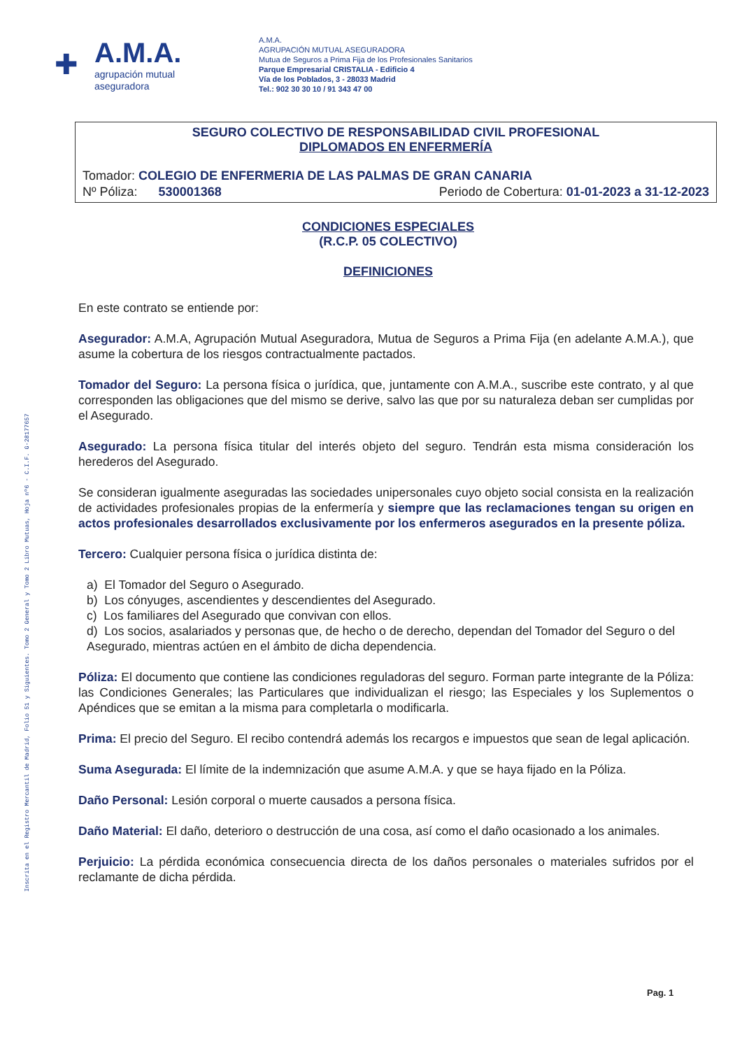Inscrita en el Registro Mercantil de Madrid, Folio 51 y Siguientes. Tomo 2 General y Tomo 2 Libro Mutuas, Hoja nº6 - C.I.F. G-28177657
✚
A.M.A.
agrupación mutual
aseguradora
A.M.A.
AGRUPACIÓN MUTUAL ASEGURADORA
Mutua de Seguros a Prima Fija de los Profesionales Sanitarios
Parque Empresarial CRISTALIA - Edificio 4
Vía de los Poblados, 3 - 28033 Madrid
Tel.: 902 30 30 10 / 91 343 47 00
SEGURO COLECTIVO DE RESPONSABILIDAD CIVIL PROFESIONAL
DIPLOMADOS EN ENFERMERÍA
Tomador: COLEGIO DE ENFERMERIA DE LAS PALMAS DE GRAN CANARIA
Nº Póliza: 530001368 Periodo de Cobertura: 01-01-2023 a 31-12-2023
CONDICIONES ESPECIALES
(R.C.P. 05 COLECTIVO)
DEFINICIONES
En este contrato se entiende por:
Asegurador: A.M.A, Agrupación Mutual Aseguradora, Mutua de Seguros a Prima Fija (en adelante A.M.A.), que asume la cobertura de los riesgos contractualmente pactados.
Tomador del Seguro: La persona física o jurídica, que, juntamente con A.M.A., suscribe este contrato, y al que corresponden las obligaciones que del mismo se derive, salvo las que por su naturaleza deban ser cumplidas por el Asegurado.
Asegurado: La persona física titular del interés objeto del seguro. Tendrán esta misma consideración los herederos del Asegurado.
Se consideran igualmente aseguradas las sociedades unipersonales cuyo objeto social consista en la realización de actividades profesionales propias de la enfermería y siempre que las reclamaciones tengan su origen en actos profesionales desarrollados exclusivamente por los enfermeros asegurados en la presente póliza.
Tercero: Cualquier persona física o jurídica distinta de:
a) El Tomador del Seguro o Asegurado.
b) Los cónyuges, ascendientes y descendientes del Asegurado.
c) Los familiares del Asegurado que convivan con ellos.
d) Los socios, asalariados y personas que, de hecho o de derecho, dependan del Tomador del Seguro o del Asegurado, mientras actúen en el ámbito de dicha dependencia.
Póliza: El documento que contiene las condiciones reguladoras del seguro. Forman parte integrante de la Póliza: las Condiciones Generales; las Particulares que individualizan el riesgo; las Especiales y los Suplementos o Apéndices que se emitan a la misma para completarla o modificarla.
Prima: El precio del Seguro. El recibo contendrá además los recargos e impuestos que sean de legal aplicación.
Suma Asegurada: El límite de la indemnización que asume A.M.A. y que se haya fijado en la Póliza.
Daño Personal: Lesión corporal o muerte causados a persona física.
Daño Material: El daño, deterioro o destrucción de una cosa, así como el daño ocasionado a los animales.
Perjuicio: La pérdida económica consecuencia directa de los daños personales o materiales sufridos por el reclamante de dicha pérdida.
Pag. 1